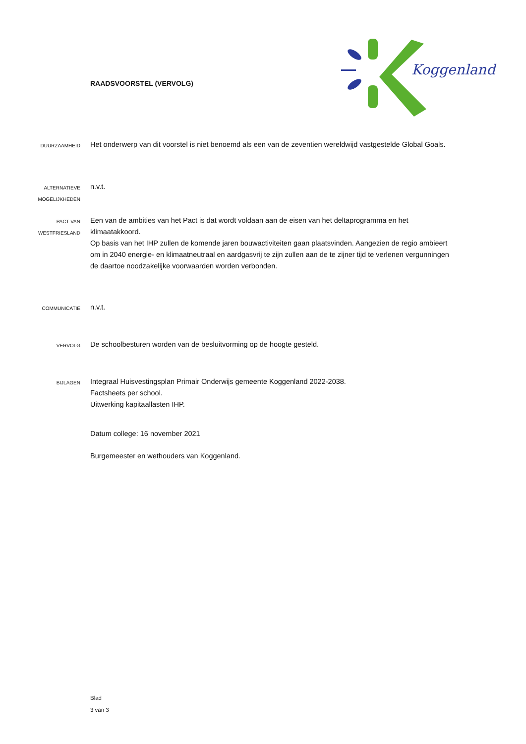RAADSVOORSTEL (VERVOLG)
Koggenland
DUURZAAMHEID
Het onderwerp van dit voorstel is niet benoemd als een van de zeventien wereldwijd vastgestelde Global Goals.
ALTERNATIEVE
MOGELIJKHEDEN
n.v.t.
PACT VAN
WESTFRIESLAND
Een van de ambities van het Pact is dat wordt voldaan aan de eisen van het deltaprogramma en het klimaatakkoord.
Op basis van het IHP zullen de komende jaren bouwactiviteiten gaan plaatsvinden. Aangezien de regio ambieert om in 2040 energie- en klimaatneutraal en aardgasvrij te zijn zullen aan de te zijner tijd te verlenen vergunningen de daartoe noodzakelijke voorwaarden worden verbonden.
COMMUNICATIE
n.v.t.
VERVOLG
De schoolbesturen worden van de besluitvorming op de hoogte gesteld.
BIJLAGEN
Integraal Huisvestingsplan Primair Onderwijs gemeente Koggenland 2022-2038.
Factsheets per school.
Uitwerking kapitaallasten IHP.
Datum college: 16 november 2021
Burgemeester en wethouders van Koggenland.
Blad
3 van 3